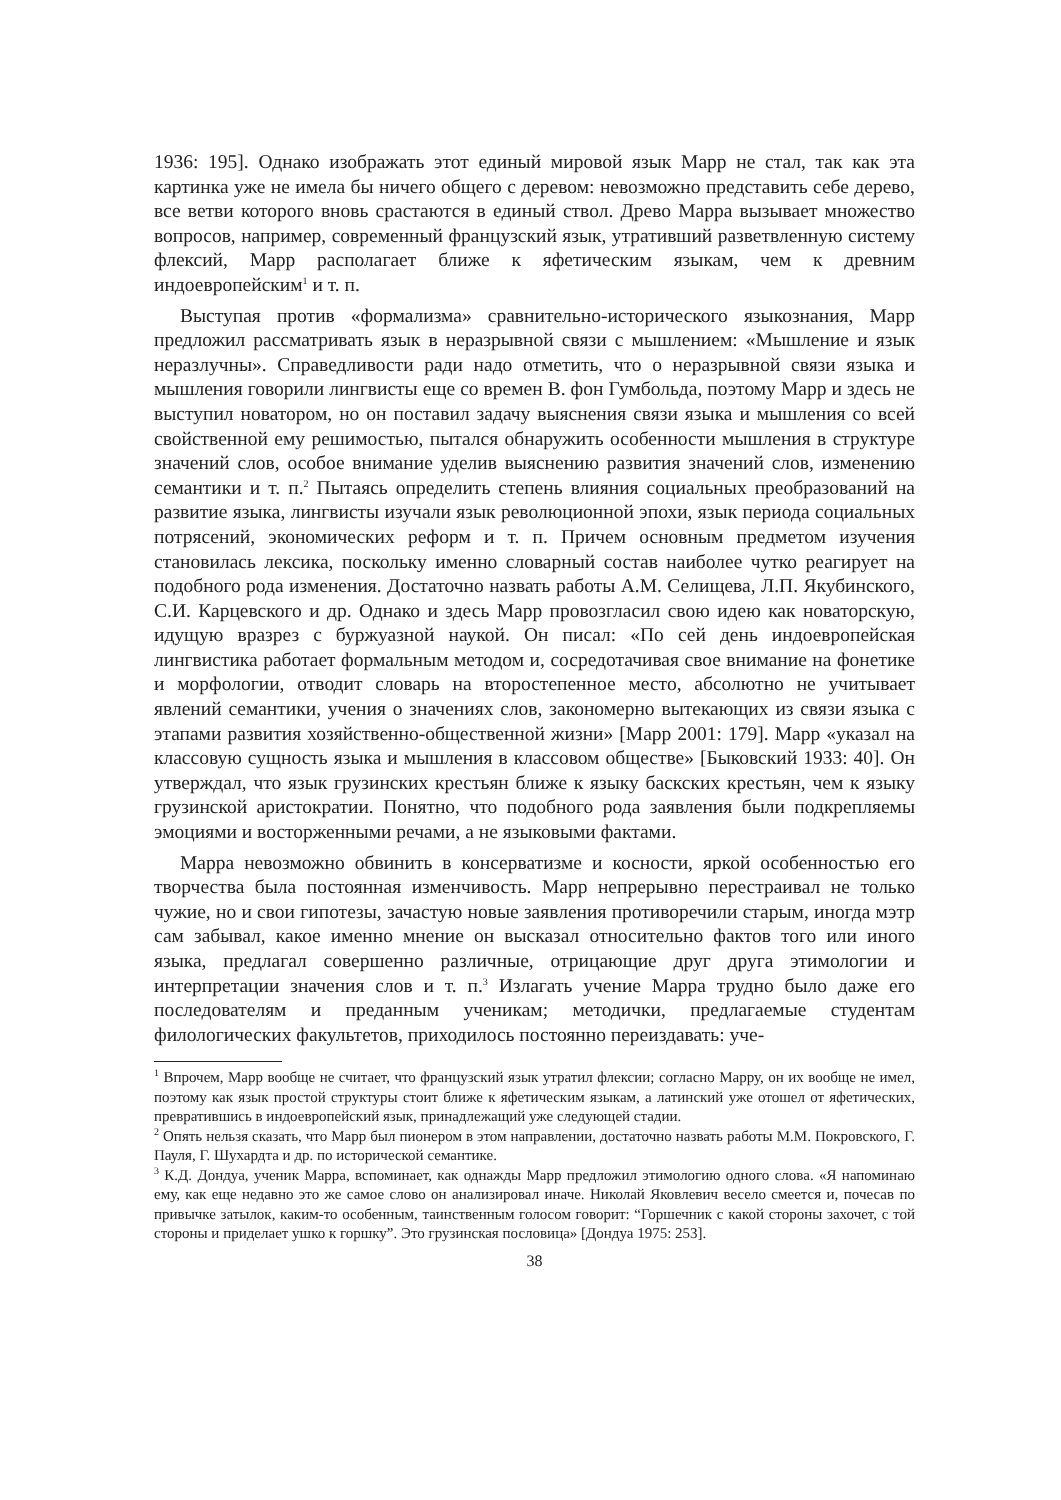1936: 195]. Однако изображать этот единый мировой язык Марр не стал, так как эта картинка уже не имела бы ничего общего с деревом: невозможно представить себе дерево, все ветви которого вновь срастаются в единый ствол. Древо Марра вызывает множество вопросов, например, современный французский язык, утративший разветвленную систему флексий, Марр располагает ближе к яфетическим языкам, чем к древним индоевропейским<sup>1</sup> и т. п.
Выступая против «формализма» сравнительно-исторического языкознания, Марр предложил рассматривать язык в неразрывной связи с мышлением: «Мышление и язык неразлучны». Справедливости ради надо отметить, что о неразрывной связи языка и мышления говорили лингвисты еще со времен В. фон Гумбольда, поэтому Марр и здесь не выступил новатором, но он поставил задачу выяснения связи языка и мышления со всей свойственной ему решимостью, пытался обнаружить особенности мышления в структуре значений слов, особое внимание уделив выяснению развития значений слов, изменению семантики и т. п.<sup>2</sup> Пытаясь определить степень влияния социальных преобразований на развитие языка, лингвисты изучали язык революционной эпохи, язык периода социальных потрясений, экономических реформ и т. п. Причем основным предметом изучения становилась лексика, поскольку именно словарный состав наиболее чутко реагирует на подобного рода изменения. Достаточно назвать работы А.М. Селищева, Л.П. Якубинского, С.И. Карцевского и др. Однако и здесь Марр провозгласил свою идею как новаторскую, идущую вразрез с буржуазной наукой. Он писал: «По сей день индоевропейская лингвистика работает формальным методом и, сосредотачивая свое внимание на фонетике и морфологии, отводит словарь на второстепенное место, абсолютно не учитывает явлений семантики, учения о значениях слов, закономерно вытекающих из связи языка с этапами развития хозяйственно-общественной жизни» [Марр 2001: 179]. Марр «указал на классовую сущность языка и мышления в классовом обществе» [Быковский 1933: 40]. Он утверждал, что язык грузинских крестьян ближе к языку баскских крестьян, чем к языку грузинской аристократии. Понятно, что подобного рода заявления были подкрепляемы эмоциями и восторженными речами, а не языковыми фактами.
Марра невозможно обвинить в консерватизме и косности, яркой особенностью его творчества была постоянная изменчивость. Марр непрерывно перестраивал не только чужие, но и свои гипотезы, зачастую новые заявления противоречили старым, иногда мэтр сам забывал, какое именно мнение он высказал относительно фактов того или иного языка, предлагал совершенно различные, отрицающие друг друга этимологии и интерпретации значения слов и т. п.<sup>3</sup> Излагать учение Марра трудно было даже его последователям и преданным ученикам; методички, предлагаемые студентам филологических факультетов, приходилось постоянно переиздавать: уче-
<sup>1</sup> Впрочем, Марр вообще не считает, что французский язык утратил флексии; согласно Марру, он их вообще не имел, поэтому как язык простой структуры стоит ближе к яфетическим языкам, а латинский уже отошел от яфетических, превратившись в индоевропейский язык, принадлежащий уже следующей стадии.
<sup>2</sup> Опять нельзя сказать, что Марр был пионером в этом направлении, достаточно назвать работы М.М. Покровского, Г. Пауля, Г. Шухардта и др. по исторической семантике.
<sup>3</sup> К.Д. Дондуа, ученик Марра, вспоминает, как однажды Марр предложил этимологию одного слова. «Я напоминаю ему, как еще недавно это же самое слово он анализировал иначе. Николай Яковлевич весело смеется и, почесав по привычке затылок, каким-то особенным, таинственным голосом говорит: “Горшечник с какой стороны захочет, с той стороны и приделает ушко к горшку”. Это грузинская пословица» [Дондуа 1975: 253].
38